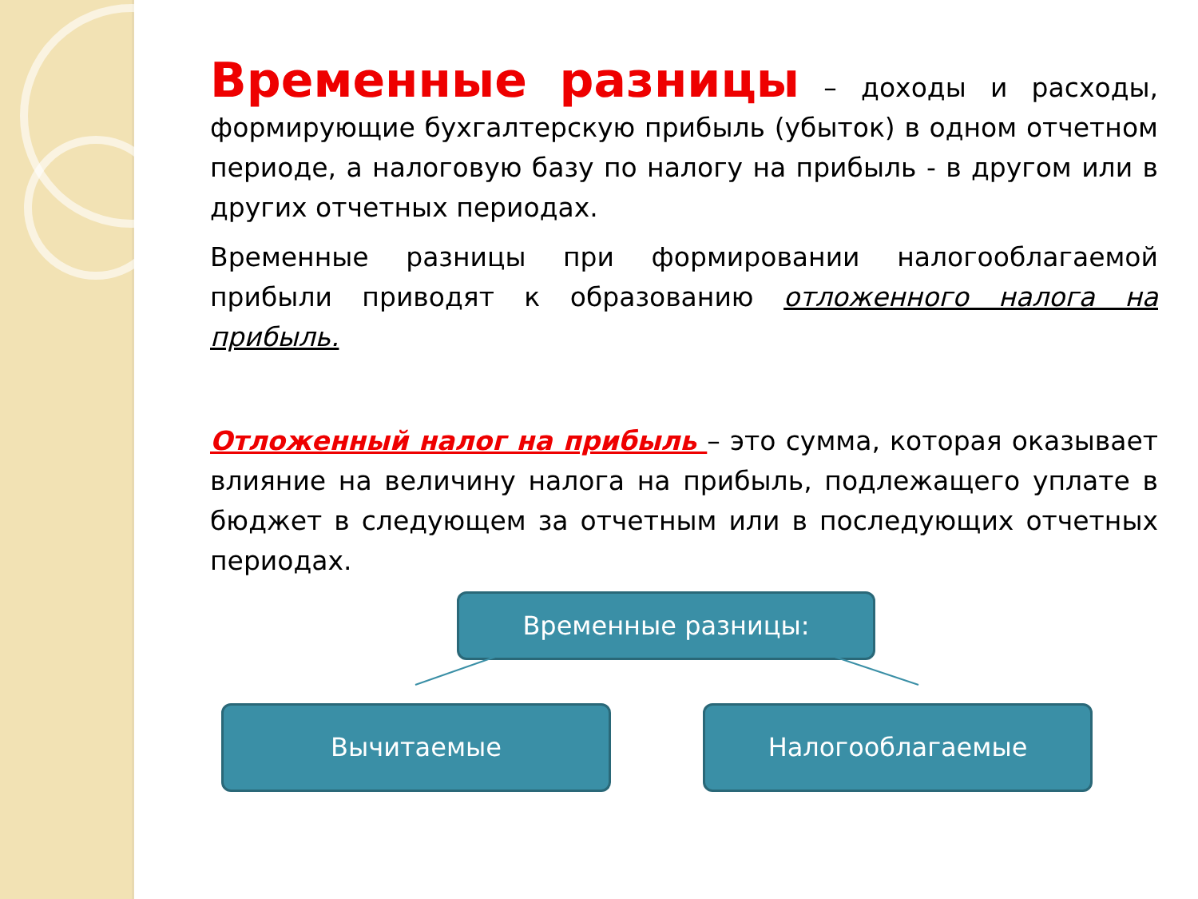Временные разницы – доходы и расходы, формирующие бухгалтерскую прибыль (убыток) в одном отчетном периоде, а налоговую базу по налогу на прибыль - в другом или в других отчетных периодах.
Временные разницы при формировании налогооблагаемой прибыли приводят к образованию отложенного налога на прибыль.
Отложенный налог на прибыль – это сумма, которая оказывает влияние на величину налога на прибыль, подлежащего уплате в бюджет в следующем за отчетным или в последующих отчетных периодах.
Временные разницы:
Вычитаемые Налогооблагаемые